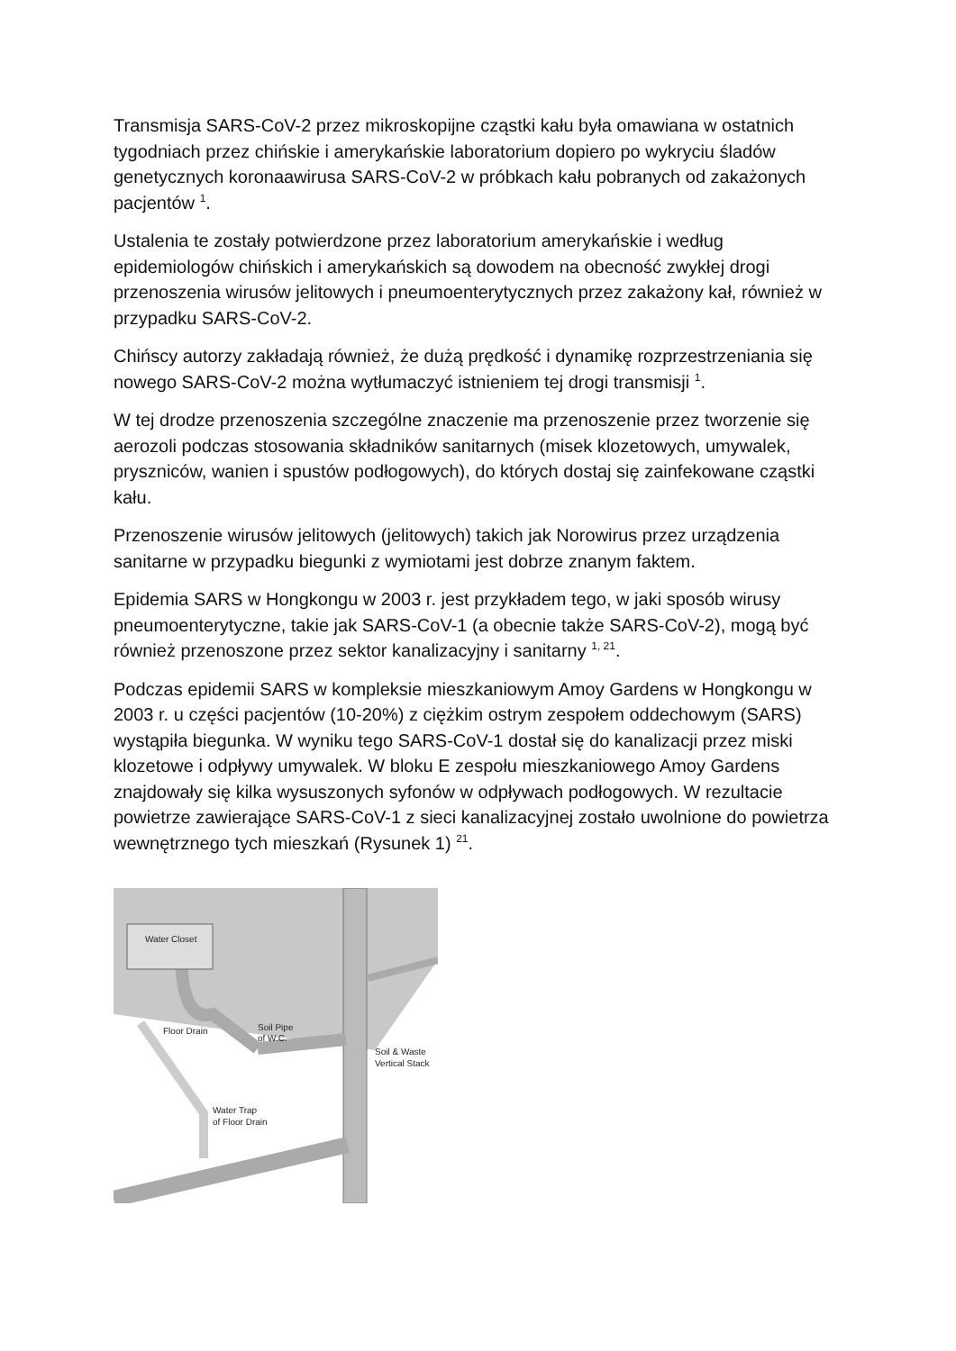Transmisja SARS-CoV-2 przez mikroskopijne cząstki kału była omawiana w ostatnich tygodniach przez chińskie i amerykańskie laboratorium dopiero po wykryciu śladów genetycznych koronaawirusa SARS-CoV-2 w próbkach kału pobranych od zakażonych pacjentów <sup>1</sup>.
Ustalenia te zostały potwierdzone przez laboratorium amerykańskie i według epidemiologów chińskich i amerykańskich są dowodem na obecność zwykłej drogi przenoszenia wirusów jelitowych i pneumoenterytycznych przez zakażony kał, również w przypadku SARS-CoV-2.
Chińscy autorzy zakładają również, że dużą prędkość i dynamikę rozprzestrzeniania się nowego SARS-CoV-2 można wytłumaczyć istnieniem tej drogi transmisji <sup>1</sup>.
W tej drodze przenoszenia szczególne znaczenie ma przenoszenie przez tworzenie się aerozoli podczas stosowania składników sanitarnych (misek klozetowych, umywalek, pryszniców, wanien i spustów podłogowych), do których dostaj się zainfekowane cząstki kału.
Przenoszenie wirusów jelitowych (jelitowych) takich jak Norowirus przez urządzenia sanitarne w przypadku biegunki z wymiotami jest dobrze znanym faktem.
Epidemia SARS w Hongkongu w 2003 r. jest przykładem tego, w jaki sposób wirusy pneumoenterytyczne, takie jak SARS-CoV-1 (a obecnie także SARS-CoV-2), mogą być również przenoszone przez sektor kanalizacyjny i sanitarny <sup>1, 21</sup>.
Podczas epidemii SARS w kompleksie mieszkaniowym Amoy Gardens w Hongkongu w 2003 r. u części pacjentów (10-20%) z ciężkim ostrym zespołem oddechowym (SARS) wystąpiła biegunka. W wyniku tego SARS-CoV-1 dostał się do kanalizacji przez miski klozetowe i odpływy umywalek. W bloku E zespołu mieszkaniowego Amoy Gardens znajdowały się kilka wysuszonych syfonów w odpływach podłogowych. W rezultacie powietrze zawierające SARS-CoV-1 z sieci kanalizacyjnej zostało uwolnione do powietrza wewnętrznego tych mieszkań (Rysunek 1) <sup>21</sup>.
Water Closet
Floor Drain
Soil Pipe
of W.C.
Soil & Waste
Vertical Stack
Water Trap
of Floor Drain